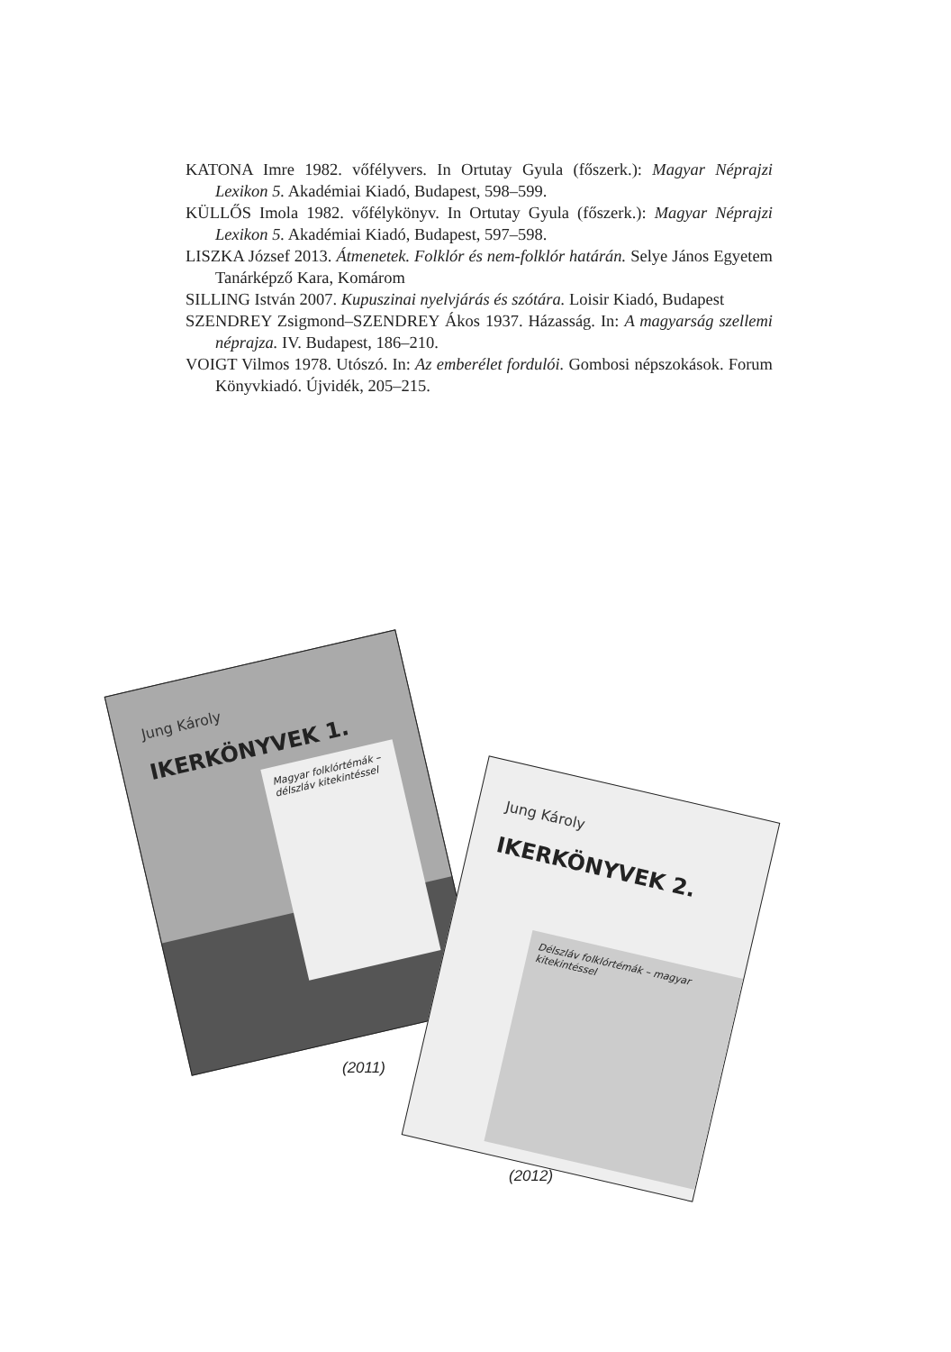KATONA Imre 1982. vőfélyvers. In Ortutay Gyula (főszerk.): Magyar Néprajzi Lexikon 5. Akadémiai Kiadó, Budapest, 598–599.
KÜLLŐS Imola 1982. vőfélykönyv. In Ortutay Gyula (főszerk.): Magyar Néprajzi Lexikon 5. Akadémiai Kiadó, Budapest, 597–598.
LISZKA József 2013. Átmenetek. Folklór és nem-folklór határán. Selye János Egyetem Tanárképző Kara, Komárom
SILLING István 2007. Kupuszinai nyelvjárás és szótára. Loisir Kiadó, Budapest
SZENDREY Zsigmond–SZENDREY Ákos 1937. Házasság. In: A magyarság szellemi néprajza. IV. Budapest, 186–210.
VOIGT Vilmos 1978. Utószó. In: Az emberélet fordulói. Gombosi népszokások. Forum Könyvkiadó. Újvidék, 205–215.
Jung Károly
IKERKÖNYVEK 1.
Magyar folklórtémák – délszláv kitekintéssel
Jung Károly
IKERKÖNYVEK 2.
Délszláv folklórtémák – magyar kitekintéssel
(2011)
(2012)